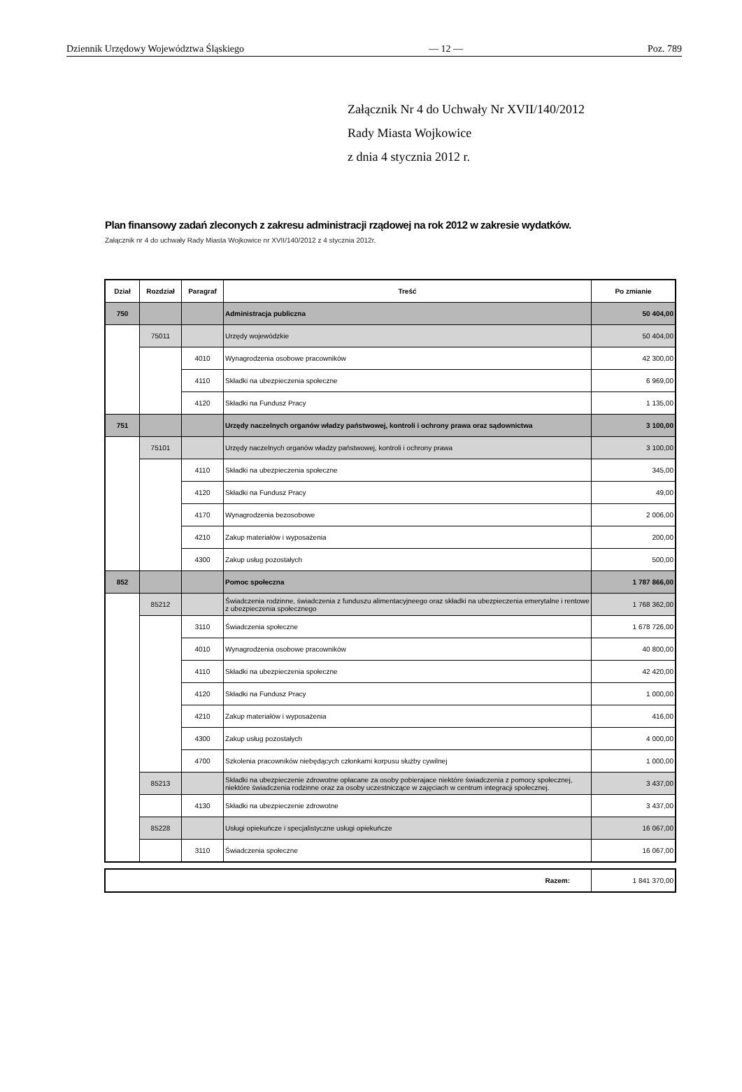Dziennik Urzędowy Województwa Śląskiego — 12 — Poz. 789
Załącznik Nr 4 do Uchwały Nr XVII/140/2012
Rady Miasta Wojkowice
z dnia 4 stycznia 2012 r.
Plan finansowy zadań zleconych z zakresu administracji rządowej na rok 2012 w zakresie wydatków.
Załącznik nr 4 do uchwały Rady Miasta Wojkowice nr XVII/140/2012 z 4 stycznia 2012r.
| Dział | Rozdział | Paragraf | Treść | Po zmianie |
| --- | --- | --- | --- | --- |
| 750 | | | Administracja publiczna | 50 404,00 |
| | 75011 | | Urzędy wojewódzkie | 50 404,00 |
| | | 4010 | Wynagrodzenia osobowe pracowników | 42 300,00 |
| | | 4110 | Składki na ubezpieczenia społeczne | 6 969,00 |
| | | 4120 | Składki na Fundusz Pracy | 1 135,00 |
| 751 | | | Urzędy naczelnych organów władzy państwowej, kontroli i ochrony prawa oraz sądownictwa | 3 100,00 |
| | 75101 | | Urzędy naczelnych organów władzy państwowej, kontroli i ochrony prawa | 3 100,00 |
| | | 4110 | Składki na ubezpieczenia społeczne | 345,00 |
| | | 4120 | Składki na Fundusz Pracy | 49,00 |
| | | 4170 | Wynagrodzenia bezosobowe | 2 006,00 |
| | | 4210 | Zakup materiałów i wyposażenia | 200,00 |
| | | 4300 | Zakup usług pozostałych | 500,00 |
| 852 | | | Pomoc społeczna | 1 787 866,00 |
| | 85212 | | Świadczenia rodzinne, świadczenia z funduszu alimentacyjneego oraz składki na ubezpieczenia emerytalne i rentowe z ubezpieczenia społecznego | 1 768 362,00 |
| | | 3110 | Świadczenia społeczne | 1 678 726,00 |
| | | 4010 | Wynagrodzenia osobowe pracowników | 40 800,00 |
| | | 4110 | Składki na ubezpieczenia społeczne | 42 420,00 |
| | | 4120 | Składki na Fundusz Pracy | 1 000,00 |
| | | 4210 | Zakup materiałów i wyposażenia | 416,00 |
| | | 4300 | Zakup usług pozostałych | 4 000,00 |
| | | 4700 | Szkolenia pracowników niebędących członkami korpusu służby cywilnej | 1 000,00 |
| | 85213 | | Składki na ubezpieczenie zdrowotne opłacane za osoby pobierajace niektóre świadczenia z pomocy społecznej, niektóre świadczenia rodzinne oraz za osoby uczestniczące w zajęciach w centrum integracji społecznej. | 3 437,00 |
| | | 4130 | Składki na ubezpieczenie zdrowotne | 3 437,00 |
| | 85228 | | Usługi opiekuńcze i specjalistyczne usługi opiekuńcze | 16 067,00 |
| | | 3110 | Świadczenia społeczne | 16 067,00 |
| Razem: | 1 841 370,00 |